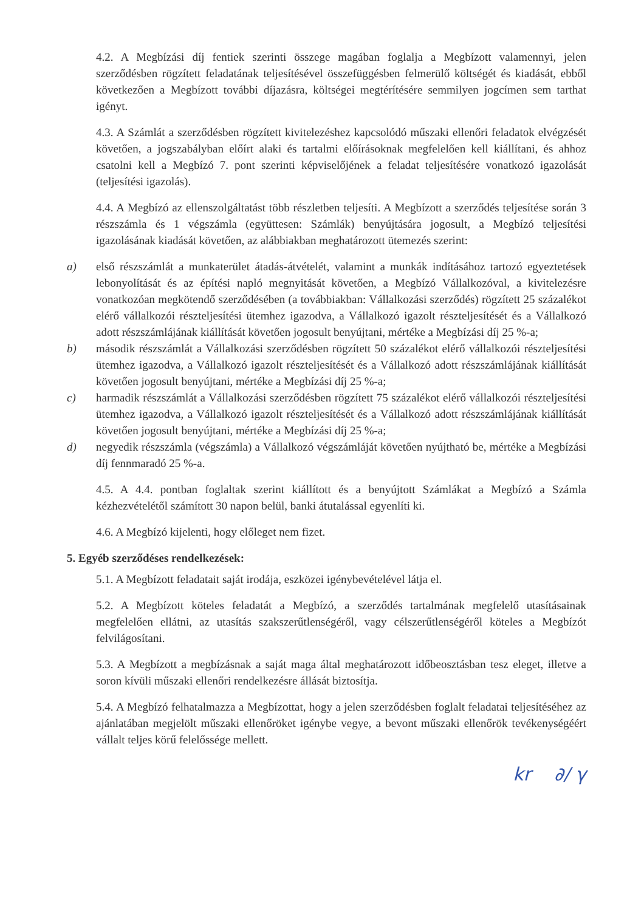4.2. A Megbízási díj fentiek szerinti összege magában foglalja a Megbízott valamennyi, jelen szerződésben rögzített feladatának teljesítésével összefüggésben felmerülő költségét és kiadását, ebből következően a Megbízott további díjazásra, költségei megtérítésére semmilyen jogcímen sem tarthat igényt.
4.3. A Számlát a szerződésben rögzített kivitelezéshez kapcsolódó műszaki ellenőri feladatok elvégzését követően, a jogszabályban előírt alaki és tartalmi előírásoknak megfelelően kell kiállítani, és ahhoz csatolni kell a Megbízó 7. pont szerinti képviselőjének a feladat teljesítésére vonatkozó igazolását (teljesítési igazolás).
4.4. A Megbízó az ellenszolgáltatást több részletben teljesíti. A Megbízott a szerződés teljesítése során 3 részszámla és 1 végszámla (együttesen: Számlák) benyújtására jogosult, a Megbízó teljesítési igazolásának kiadását követően, az alábbiakban meghatározott ütemezés szerint:
a) első részszámlát a munkaterület átadás-átvételét, valamint a munkák indításához tartozó egyeztetések lebonyolítását és az építési napló megnyitását követően, a Megbízó Vállalkozóval, a kivitelezésre vonatkozóan megkötendő szerződésében (a továbbiakban: Vállalkozási szerződés) rögzített 25 százalékot elérő vállalkozói részteljesítési ütemhez igazodva, a Vállalkozó igazolt részteljesítését és a Vállalkozó adott részszámlájának kiállítását követően jogosult benyújtani, mértéke a Megbízási díj 25 %-a;
b) második részszámlát a Vállalkozási szerződésben rögzített 50 százalékot elérő vállalkozói részteljesítési ütemhez igazodva, a Vállalkozó igazolt részteljesítését és a Vállalkozó adott részszámlájának kiállítását követően jogosult benyújtani, mértéke a Megbízási díj 25 %-a;
c) harmadik részszámlát a Vállalkozási szerződésben rögzített 75 százalékot elérő vállalkozói részteljesítési ütemhez igazodva, a Vállalkozó igazolt részteljesítését és a Vállalkozó adott részszámlájának kiállítását követően jogosult benyújtani, mértéke a Megbízási díj 25 %-a;
d) negyedik részszámla (végszámla) a Vállalkozó végszámláját követően nyújtható be, mértéke a Megbízási díj fennmaradó 25 %-a.
4.5. A 4.4. pontban foglaltak szerint kiállított és a benyújtott Számlákat a Megbízó a Számla kézhezvételétől számított 30 napon belül, banki átutalással egyenlíti ki.
4.6. A Megbízó kijelenti, hogy előleget nem fizet.
5. Egyéb szerződéses rendelkezések:
5.1. A Megbízott feladatait saját irodája, eszközei igénybevételével látja el.
5.2. A Megbízott köteles feladatát a Megbízó, a szerződés tartalmának megfelelő utasításainak megfelelően ellátni, az utasítás szakszerűtlenségéről, vagy célszerűtlenségéről köteles a Megbízót felvilágosítani.
5.3. A Megbízott a megbízásnak a saját maga által meghatározott időbeosztásban tesz eleget, illetve a soron kívüli műszaki ellenőri rendelkezésre állását biztosítja.
5.4. A Megbízó felhatalmazza a Megbízottat, hogy a jelen szerződésben foglalt feladatai teljesítéséhez az ajánlatában megjelölt műszaki ellenőröket igénybe vegye, a bevont műszaki ellenőrök tevékenységéért vállalt teljes körű felelőssége mellett.
kr ∂/ γ